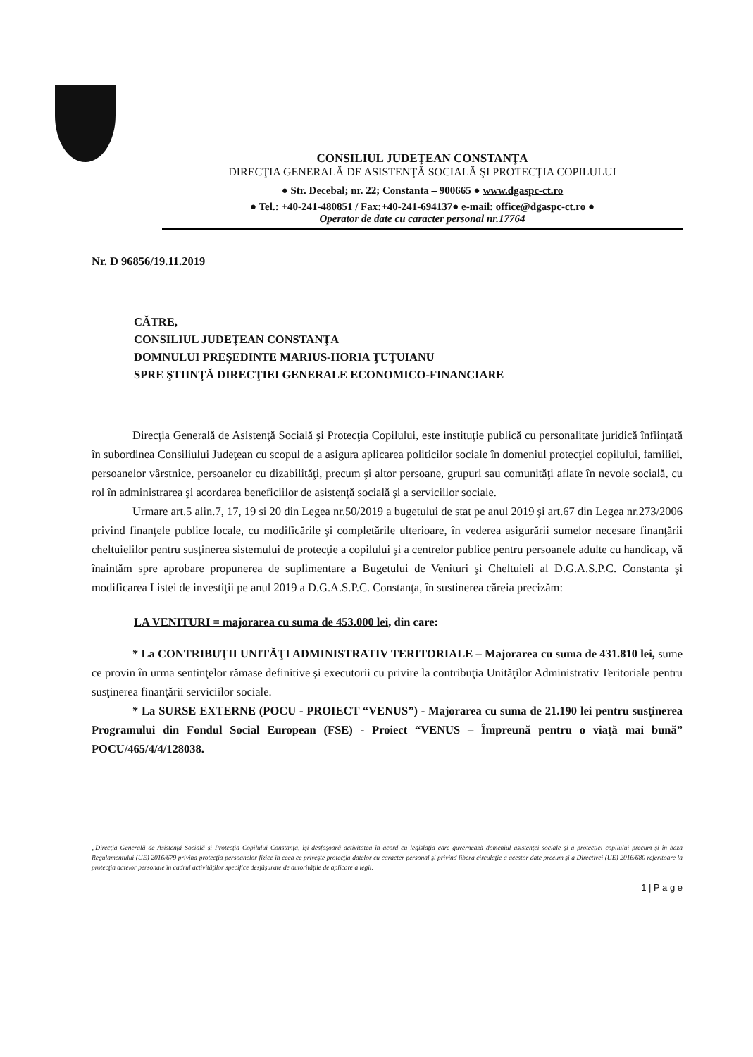CONSILIUL JUDEŢEAN CONSTANŢA
DIRECŢIA GENERALĂ DE ASISTENŢĂ SOCIALĂ ŞI PROTECŢIA COPILULUI
● Str. Decebal; nr. 22; Constanta – 900665 ● www.dgaspc-ct.ro
● Tel.: +40-241-480851 / Fax:+40-241-694137● e-mail: office@dgaspc-ct.ro ●
Operator de date cu caracter personal nr.17764
Nr. D 96856/19.11.2019
CĂTRE,
CONSILIUL JUDEŢEAN CONSTANŢA
DOMNULUI PREŞEDINTE MARIUS-HORIA ŢUŢUIANU
SPRE ŞTIINŢĂ DIRECŢIEI GENERALE ECONOMICO-FINANCIARE
Direcţia Generală de Asistenţă Socială şi Protecţia Copilului, este instituţie publică cu personalitate juridică înfiinţată în subordinea Consiliului Judeţean cu scopul de a asigura aplicarea politicilor sociale în domeniul protecţiei copilului, familiei, persoanelor vârstnice, persoanelor cu dizabilităţi, precum şi altor persoane, grupuri sau comunităţi aflate în nevoie socială, cu rol în administrarea şi acordarea beneficiilor de asistenţă socială şi a serviciilor sociale.
Urmare art.5 alin.7, 17, 19 si 20 din Legea nr.50/2019 a bugetului de stat pe anul 2019 şi art.67 din Legea nr.273/2006 privind finanţele publice locale, cu modificările şi completările ulterioare, în vederea asigurării sumelor necesare finanţării cheltuielilor pentru susţinerea sistemului de protecţie a copilului şi a centrelor publice pentru persoanele adulte cu handicap, vă înaintăm spre aprobare propunerea de suplimentare a Bugetului de Venituri şi Cheltuieli al D.G.A.S.P.C. Constanta şi modificarea Listei de investiţii pe anul 2019 a D.G.A.S.P.C. Constanţa, în sustinerea căreia precizăm:
LA VENITURI = majorarea cu suma de 453.000 lei, din care:
* La CONTRIBUŢII UNITĂŢI ADMINISTRATIV TERITORIALE – Majorarea cu suma de 431.810 lei, sume ce provin în urma sentinţelor rămase definitive şi executorii cu privire la contribuţia Unităţilor Administrativ Teritoriale pentru susţinerea finanţării serviciilor sociale.
* La SURSE EXTERNE (POCU - PROIECT “VENUS”) - Majorarea cu suma de 21.190 lei pentru susţinerea Programului din Fondul Social European (FSE) - Proiect “VENUS – Împreună pentru o viaţă mai bună” POCU/465/4/4/128038.
„Direcţia Generală de Asistenţă Socială şi Protecţia Copilului Constanţa, îşi desfaşoară activitatea în acord cu legislaţia care guvernează domeniul asistenţei sociale şi a protecţiei copilului precum şi în baza Regulamentului (UE) 2016/679 privind protecţia persoanelor fizice în ceea ce priveşte protecţia datelor cu caracter personal şi privind libera circulaţie a acestor date precum şi a Directivei (UE) 2016/680 referitoare la protecţia datelor personale în cadrul activităţilor specifice desfăşurate de autorităţile de aplicare a legii.
1 | P a g e